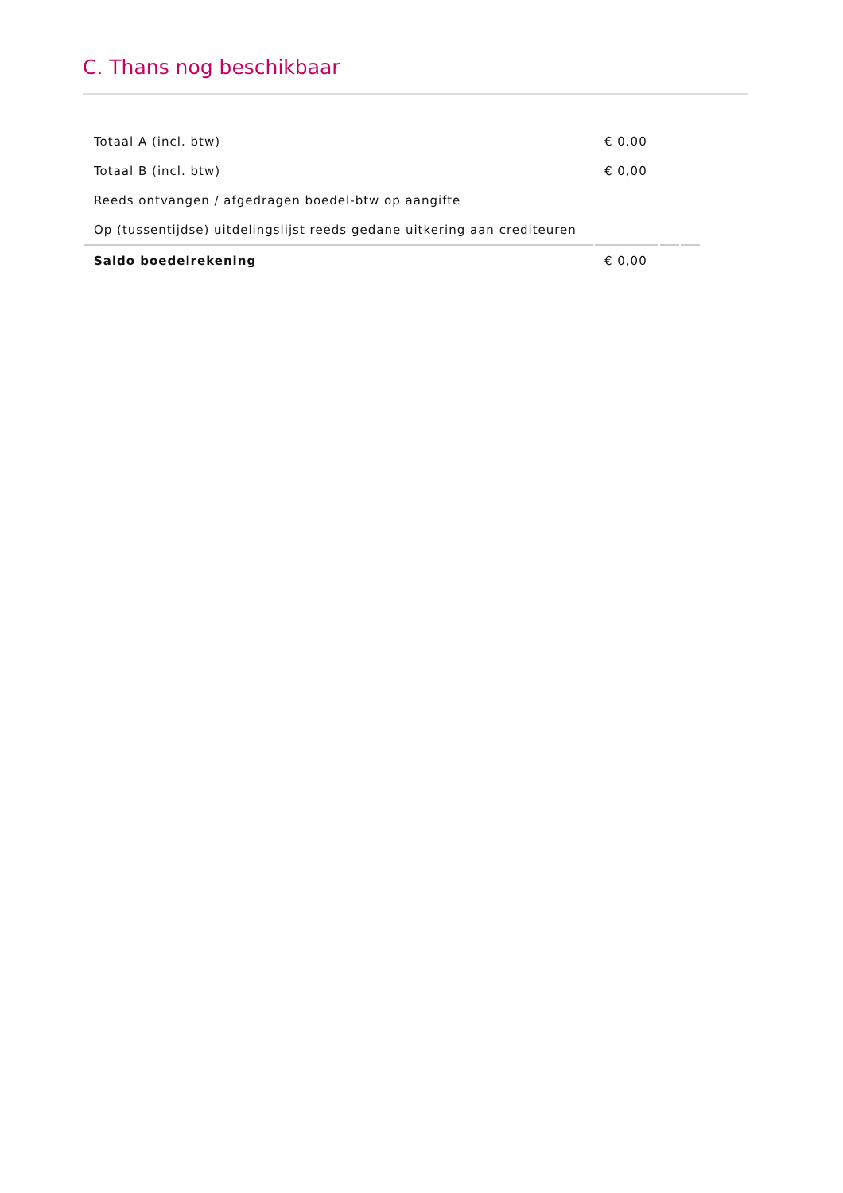C. Thans nog beschikbaar
| Totaal A (incl. btw) | € 0,00 | | |
| Totaal B (incl. btw) | € 0,00 | | |
| Reeds ontvangen / afgedragen boedel-btw op aangifte | | | |
| Op (tussentijdse) uitdelingslijst reeds gedane uitkering aan crediteuren | | | |
| Saldo boedelrekening | € 0,00 | | |